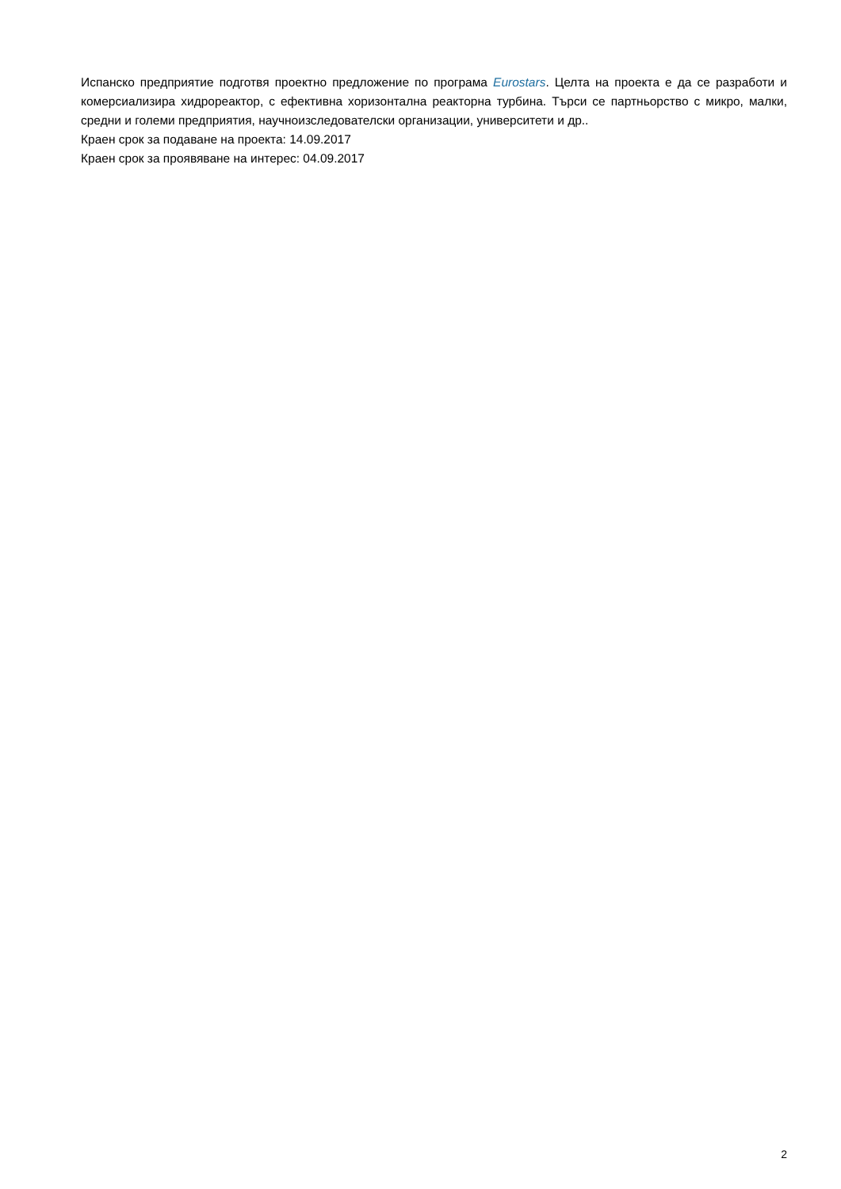Испанско предприятие подготвя проектно предложение по програма Eurostars. Целта на проекта е да се разработи и комерсиализира хидрореактор, с ефективна хоризонтална реакторна турбина. Търси се партньорство с микро, малки, средни и големи предприятия, научноизследователски организации, университети и др..
Краен срок за подаване на проекта: 14.09.2017
Краен срок за проявяване на интерес: 04.09.2017
2